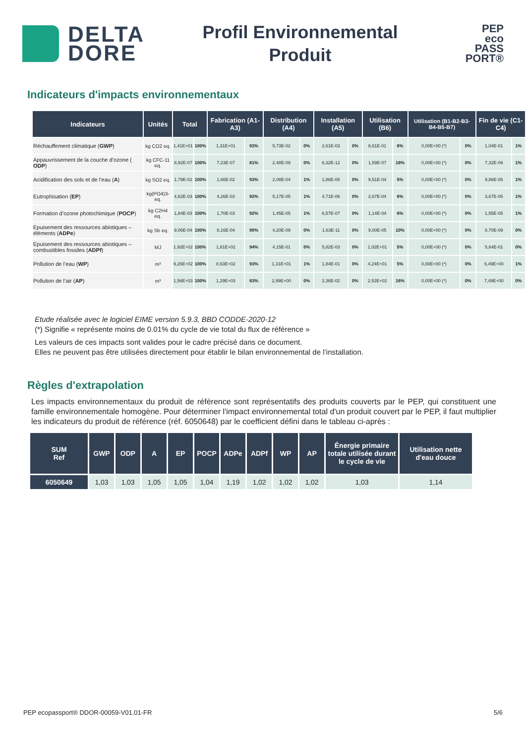DELTA
DORE
Profil Environnemental
Produit
PEP
eco
PASS
PORT®
Indicateurs d'impacts environnementaux
| Indicateurs | Unités | Total | | Fabrication (A1-A3) | | Distribution (A4) | | Installation (A5) | | Utilisation (B6) | | Utilisation (B1-B2-B3-B4-B5-B7) | | Fin de vie (C1-C4) | |
| --- | --- | --- | --- | --- | --- | --- | --- | --- | --- | --- | --- | --- | --- | --- | --- |
| Réchauffement climatique ( GWP ) | kg CO2 eq. | 1,41E+01 | 100% | 1,31E+01 | 93% | 5,73E-02 | 0% | 2,61E-03 | 0% | 8,61E-01 | 6% | 0,00E+00 (*) | 0% | 1,04E-01 | 1% |
| Appauvrissement de la couche d’ozone ( ODP ) | kg CFC-11 eq. | 8,92E-07 | 100% | 7,23E-07 | 81% | 2,48E-09 | 0% | 6,32E-12 | 0% | 1,59E-07 | 18% | 0,00E+00 (*) | 0% | 7,32E-09 | 1% |
| Acidification des sols et de l’eau ( A ) | kg SO2 eq. | 1,79E-02 | 100% | 1,66E-02 | 93% | 2,08E-04 | 1% | 1,86E-06 | 0% | 9,51E-04 | 5% | 0,00E+00 (*) | 0% | 9,86E-05 | 1% |
| Eutrophisation ( EP ) | kg(PO4)3- eq. | 4,62E-03 | 100% | 4,26E-03 | 92% | 5,17E-05 | 1% | 4,71E-06 | 0% | 2,67E-04 | 6% | 0,00E+00 (*) | 0% | 3,67E-05 | 1% |
| Formation d’ozone photochimique ( POCP ) | kg C2H4 eq. | 1,84E-03 | 100% | 1,70E-03 | 92% | 1,45E-05 | 1% | 6,57E-07 | 0% | 1,14E-04 | 6% | 0,00E+00 (*) | 0% | 1,55E-05 | 1% |
| Epuisement des ressources abiotiques – éléments ( ADPe ) | kg Sb eq. | 9,06E-04 | 100% | 8,16E-04 | 90% | 4,20E-09 | 0% | 1,63E-11 | 0% | 9,00E-05 | 10% | 0,00E+00 (*) | 0% | 8,70E-09 | 0% |
| Epuisement des ressources abiotiques – combustibles fossiles ( ADPf ) | MJ | 1,92E+02 | 100% | 1,81E+02 | 94% | 4,15E-01 | 0% | 5,82E-03 | 0% | 1,02E+01 | 5% | 0,00E+00 (*) | 0% | 5,64E-01 | 0% |
| Pollution de l’eau ( WP ) | m³ | 9,26E+02 | 100% | 8,63E+02 | 93% | 1,31E+01 | 1% | 1,84E-01 | 0% | 4,24E+01 | 5% | 0,00E+00 (*) | 0% | 6,49E+00 | 1% |
| Pollution de l’air ( AP ) | m³ | 1,56E+03 | 100% | 1,29E+03 | 83% | 2,99E+00 | 0% | 2,36E-02 | 0% | 2,52E+02 | 16% | 0,00E+00 (*) | 0% | 7,49E+00 | 0% |
Etude réalisée avec le logiciel EIME version 5.9.3, BBD CODDE-2020-12
(*) Signifie « représente moins de 0.01% du cycle de vie total du flux de référence »
Les valeurs de ces impacts sont valides pour le cadre précisé dans ce document.
Elles ne peuvent pas être utilisées directement pour établir le bilan environnemental de l’installation.
Règles d'extrapolation
Les impacts environnementaux du produit de référence sont représentatifs des produits couverts par le PEP, qui constituent une famille environnementale homogène. Pour déterminer l'impact environnemental total d'un produit couvert par le PEP, il faut multiplier les indicateurs du produit de référence (réf. 6050648) par le coefficient défini dans le tableau ci-après :
| SUM Ref | GWP | ODP | A | EP | POCP | ADPe | ADPf | WP | AP | Énergie primaire totale utilisée durant le cycle de vie | Utilisation nette d'eau douce |
| --- | --- | --- | --- | --- | --- | --- | --- | --- | --- | --- | --- |
| 6050649 | 1,03 | 1,03 | 1,05 | 1,05 | 1,04 | 1,19 | 1,02 | 1,02 | 1,02 | 1,03 | 1,14 |
PEP ecopassport® DDOR-00059-V01.01-FR 5/6